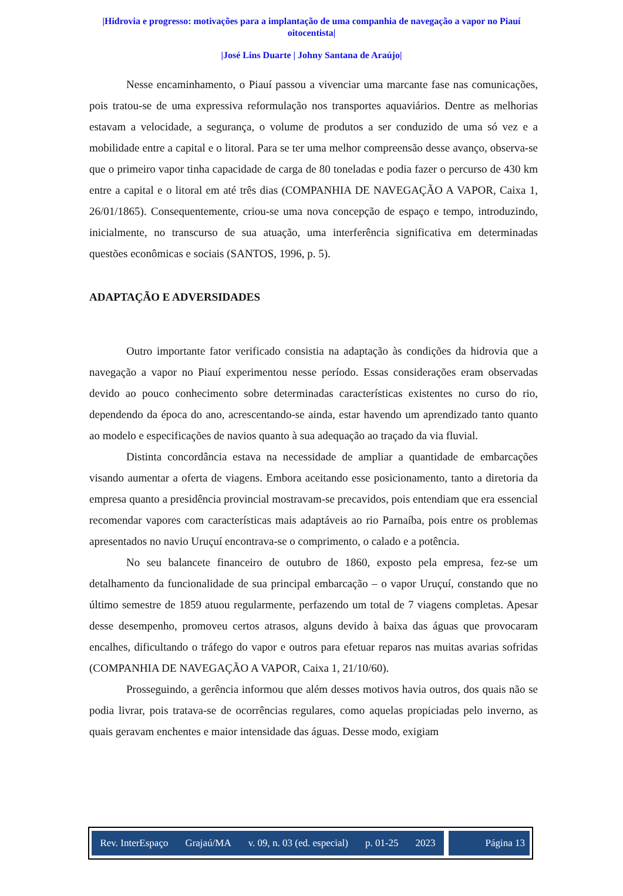|Hidrovia e progresso: motivações para a implantação de uma companhia de navegação a vapor no Piauí oitocentista|
|José Lins Duarte | Johny Santana de Araújo|
Nesse encaminhamento, o Piauí passou a vivenciar uma marcante fase nas comunicações, pois tratou-se de uma expressiva reformulação nos transportes aquaviários. Dentre as melhorias estavam a velocidade, a segurança, o volume de produtos a ser conduzido de uma só vez e a mobilidade entre a capital e o litoral. Para se ter uma melhor compreensão desse avanço, observa-se que o primeiro vapor tinha capacidade de carga de 80 toneladas e podia fazer o percurso de 430 km entre a capital e o litoral em até três dias (COMPANHIA DE NAVEGAÇÃO A VAPOR, Caixa 1, 26/01/1865). Consequentemente, criou-se uma nova concepção de espaço e tempo, introduzindo, inicialmente, no transcurso de sua atuação, uma interferência significativa em determinadas questões econômicas e sociais (SANTOS, 1996, p. 5).
ADAPTAÇÃO E ADVERSIDADES
Outro importante fator verificado consistia na adaptação às condições da hidrovia que a navegação a vapor no Piauí experimentou nesse período. Essas considerações eram observadas devido ao pouco conhecimento sobre determinadas características existentes no curso do rio, dependendo da época do ano, acrescentando-se ainda, estar havendo um aprendizado tanto quanto ao modelo e especificações de navios quanto à sua adequação ao traçado da via fluvial.
Distinta concordância estava na necessidade de ampliar a quantidade de embarcações visando aumentar a oferta de viagens. Embora aceitando esse posicionamento, tanto a diretoria da empresa quanto a presidência provincial mostravam-se precavidos, pois entendiam que era essencial recomendar vapores com características mais adaptáveis ao rio Parnaíba, pois entre os problemas apresentados no navio Uruçuí encontrava-se o comprimento, o calado e a potência.
No seu balancete financeiro de outubro de 1860, exposto pela empresa, fez-se um detalhamento da funcionalidade de sua principal embarcação – o vapor Uruçuí, constando que no último semestre de 1859 atuou regularmente, perfazendo um total de 7 viagens completas. Apesar desse desempenho, promoveu certos atrasos, alguns devido à baixa das águas que provocaram encalhes, dificultando o tráfego do vapor e outros para efetuar reparos nas muitas avarias sofridas (COMPANHIA DE NAVEGAÇÃO A VAPOR, Caixa 1, 21/10/60).
Prosseguindo, a gerência informou que além desses motivos havia outros, dos quais não se podia livrar, pois tratava-se de ocorrências regulares, como aquelas propiciadas pelo inverno, as quais geravam enchentes e maior intensidade das águas. Desse modo, exigiam
Rev. InterEspaço Grajaú/MA v. 09, n. 03 (ed. especial) p. 01-25 2023
Página 13